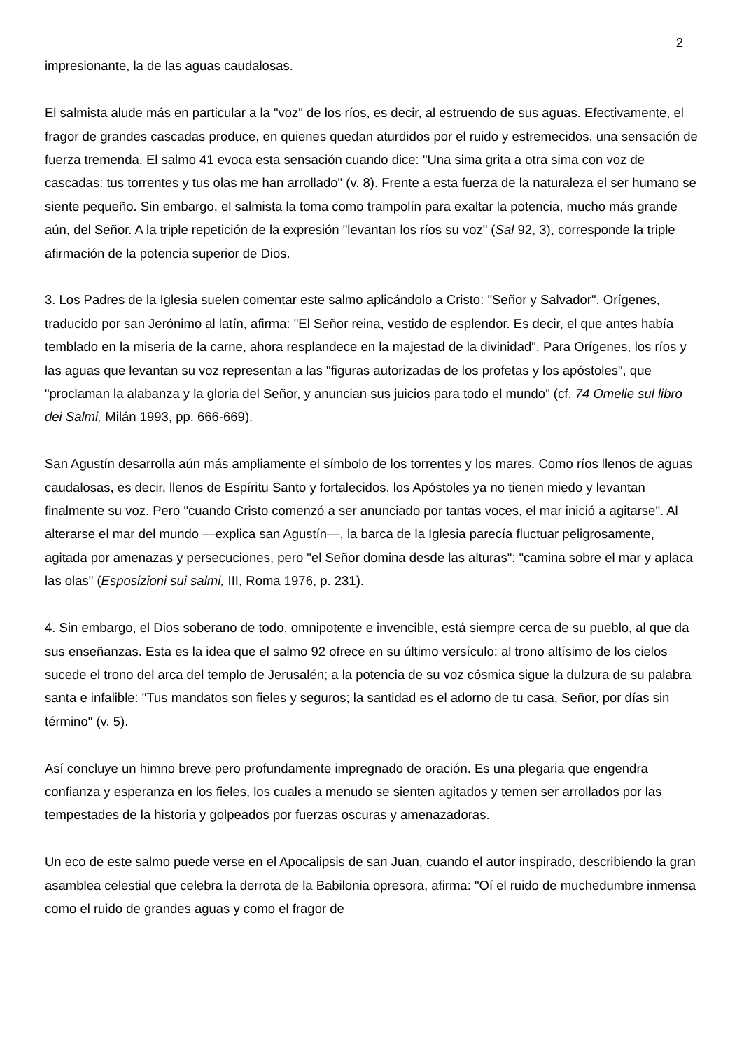2
impresionante, la de las aguas caudalosas.
El salmista alude más en particular a la "voz" de los ríos, es decir, al estruendo de sus aguas. Efectivamente, el fragor de grandes cascadas produce, en quienes quedan aturdidos por el ruido y estremecidos, una sensación de fuerza tremenda. El salmo 41 evoca esta sensación cuando dice: "Una sima grita a otra sima con voz de cascadas: tus torrentes y tus olas me han arrollado" (v. 8). Frente a esta fuerza de la naturaleza el ser humano se siente pequeño. Sin embargo, el salmista la toma como trampolín para exaltar la potencia, mucho más grande aún, del Señor. A la triple repetición de la expresión "levantan los ríos su voz" (Sal 92, 3), corresponde la triple afirmación de la potencia superior de Dios.
3. Los Padres de la Iglesia suelen comentar este salmo aplicándolo a Cristo: "Señor y Salvador". Orígenes, traducido por san Jerónimo al latín, afirma: "El Señor reina, vestido de esplendor. Es decir, el que antes había temblado en la miseria de la carne, ahora resplandece en la majestad de la divinidad". Para Orígenes, los ríos y las aguas que levantan su voz representan a las "figuras autorizadas de los profetas y los apóstoles", que "proclaman la alabanza y la gloria del Señor, y anuncian sus juicios para todo el mundo" (cf. 74 Omelie sul libro dei Salmi, Milán 1993, pp. 666-669).
San Agustín desarrolla aún más ampliamente el símbolo de los torrentes y los mares. Como ríos llenos de aguas caudalosas, es decir, llenos de Espíritu Santo y fortalecidos, los Apóstoles ya no tienen miedo y levantan finalmente su voz. Pero "cuando Cristo comenzó a ser anunciado por tantas voces, el mar inició a agitarse". Al alterarse el mar del mundo —explica san Agustín—, la barca de la Iglesia parecía fluctuar peligrosamente, agitada por amenazas y persecuciones, pero "el Señor domina desde las alturas": "camina sobre el mar y aplaca las olas" (Esposizioni sui salmi, III, Roma 1976, p. 231).
4. Sin embargo, el Dios soberano de todo, omnipotente e invencible, está siempre cerca de su pueblo, al que da sus enseñanzas. Esta es la idea que el salmo 92 ofrece en su último versículo: al trono altísimo de los cielos sucede el trono del arca del templo de Jerusalén; a la potencia de su voz cósmica sigue la dulzura de su palabra santa e infalible: "Tus mandatos son fieles y seguros; la santidad es el adorno de tu casa, Señor, por días sin término" (v. 5).
Así concluye un himno breve pero profundamente impregnado de oración. Es una plegaria que engendra confianza y esperanza en los fieles, los cuales a menudo se sienten agitados y temen ser arrollados por las tempestades de la historia y golpeados por fuerzas oscuras y amenazadoras.
Un eco de este salmo puede verse en el Apocalipsis de san Juan, cuando el autor inspirado, describiendo la gran asamblea celestial que celebra la derrota de la Babilonia opresora, afirma: "Oí el ruido de muchedumbre inmensa como el ruido de grandes aguas y como el fragor de